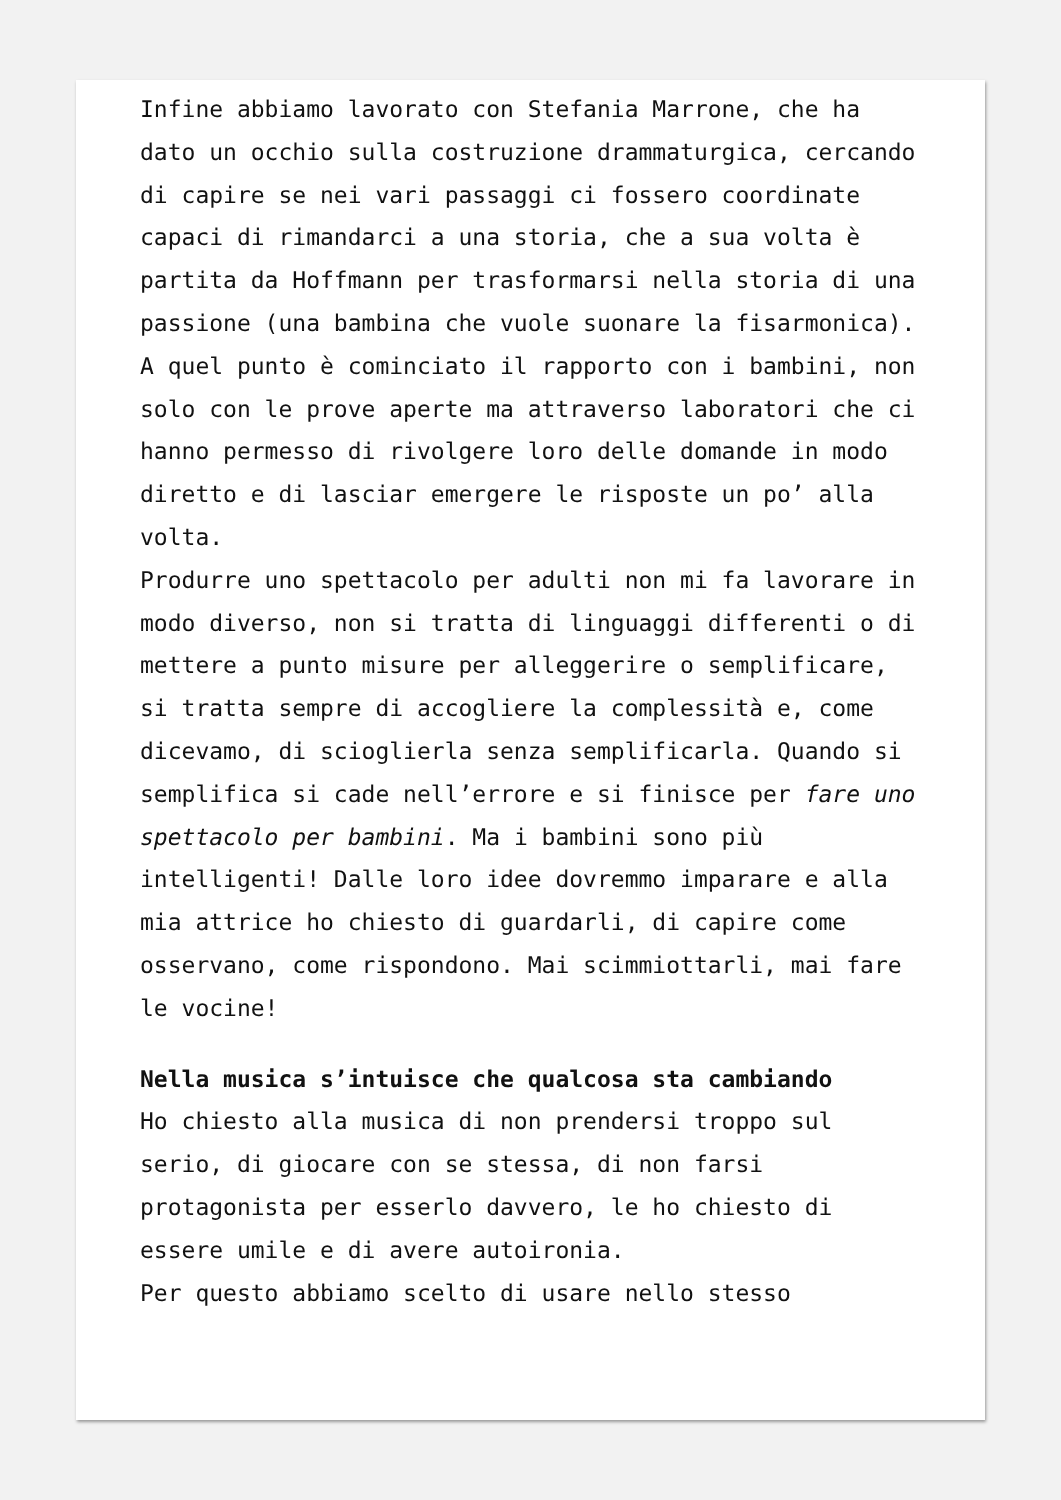Infine abbiamo lavorato con Stefania Marrone, che ha dato un occhio sulla costruzione drammaturgica, cercando di capire se nei vari passaggi ci fossero coordinate capaci di rimandarci a una storia, che a sua volta è partita da Hoffmann per trasformarsi nella storia di una passione (una bambina che vuole suonare la fisarmonica). A quel punto è cominciato il rapporto con i bambini, non solo con le prove aperte ma attraverso laboratori che ci hanno permesso di rivolgere loro delle domande in modo diretto e di lasciar emergere le risposte un po’ alla volta.
Produrre uno spettacolo per adulti non mi fa lavorare in modo diverso, non si tratta di linguaggi differenti o di mettere a punto misure per alleggerire o semplificare, si tratta sempre di accogliere la complessità e, come dicevamo, di scioglierla senza semplificarla. Quando si semplifica si cade nell’errore e si finisce per fare uno spettacolo per bambini. Ma i bambini sono più intelligenti! Dalle loro idee dovremmo imparare e alla mia attrice ho chiesto di guardarli, di capire come osservano, come rispondono. Mai scimmiottarli, mai fare le vocine!
Nella musica s’intuisce che qualcosa sta cambiando
Ho chiesto alla musica di non prendersi troppo sul serio, di giocare con se stessa, di non farsi protagonista per esserlo davvero, le ho chiesto di essere umile e di avere autoironia.
Per questo abbiamo scelto di usare nello stesso